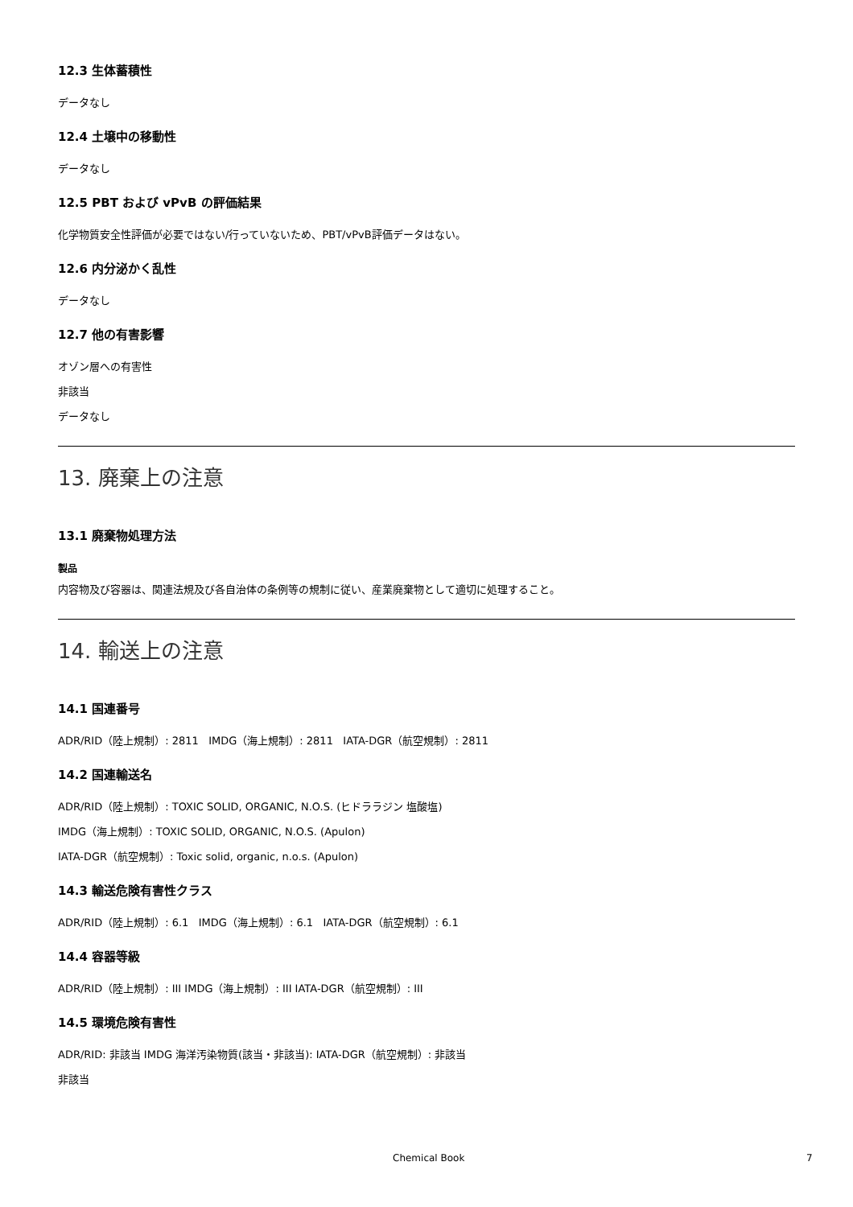12.3 生体蓄積性
データなし
12.4 土壌中の移動性
データなし
12.5 PBT および vPvB の評価結果
化学物質安全性評価が必要ではない/行っていないため、PBT/vPvB評価データはない。
12.6 内分泌かく乱性
データなし
12.7 他の有害影響
オゾン層への有害性
非該当
データなし
13. 廃棄上の注意
13.1 廃棄物処理方法
製品
内容物及び容器は、関連法規及び各自治体の条例等の規制に従い、産業廃棄物として適切に処理すること。
14. 輸送上の注意
14.1 国連番号
ADR/RID（陸上規制）: 2811 IMDG（海上規制）: 2811 IATA-DGR（航空規制）: 2811
14.2 国連輸送名
ADR/RID（陸上規制）: TOXIC SOLID, ORGANIC, N.O.S. (ヒドララジン 塩酸塩)
IMDG（海上規制）: TOXIC SOLID, ORGANIC, N.O.S. (Apulon)
IATA-DGR（航空規制）: Toxic solid, organic, n.o.s. (Apulon)
14.3 輸送危険有害性クラス
ADR/RID（陸上規制）: 6.1 IMDG（海上規制）: 6.1 IATA-DGR（航空規制）: 6.1
14.4 容器等級
ADR/RID（陸上規制）: III IMDG（海上規制）: III IATA-DGR（航空規制）: III
14.5 環境危険有害性
ADR/RID: 非該当 IMDG 海洋汚染物質(該当・非該当): IATA-DGR（航空規制）: 非該当
非該当
Chemical Book 7